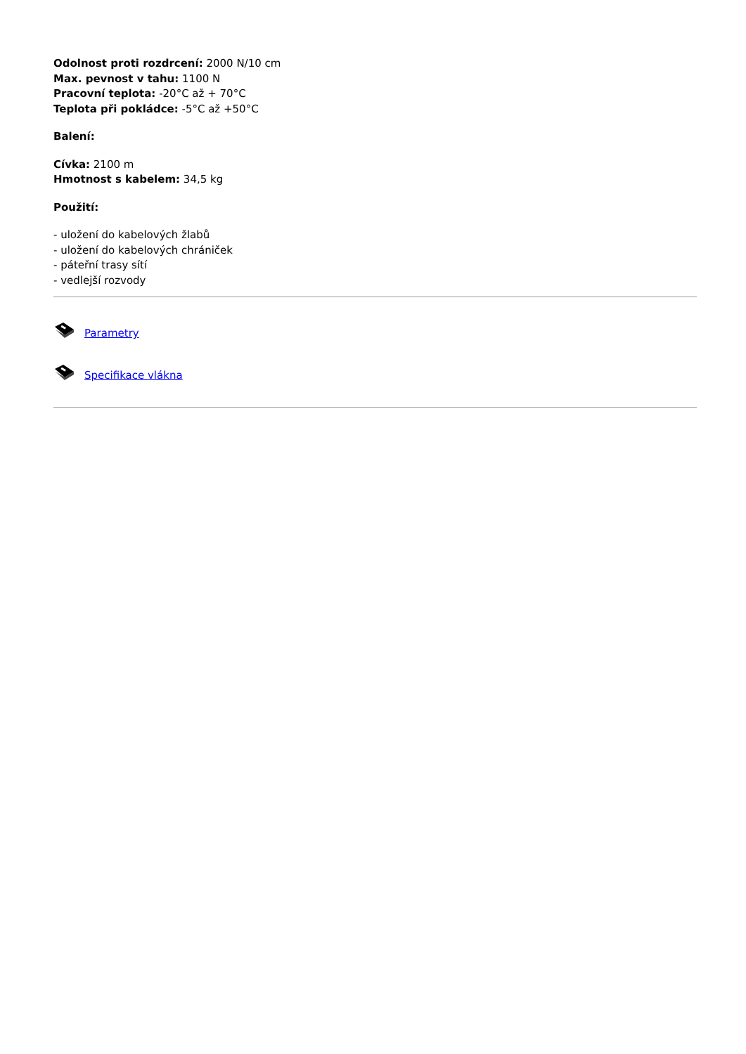Odolnost proti rozdrcení: 2000 N/10 cm
Max. pevnost v tahu: 1100 N
Pracovní teplota: -20°C až + 70°C
Teplota při pokládce: -5°C až +50°C
Balení:
Cívka: 2100 m
Hmotnost s kabelem: 34,5 kg
Použití:
- uložení do kabelových žlabů
- uložení do kabelových chrániček
- páteřní trasy sítí
- vedlejší rozvody
Parametry
Specifikace vlákna